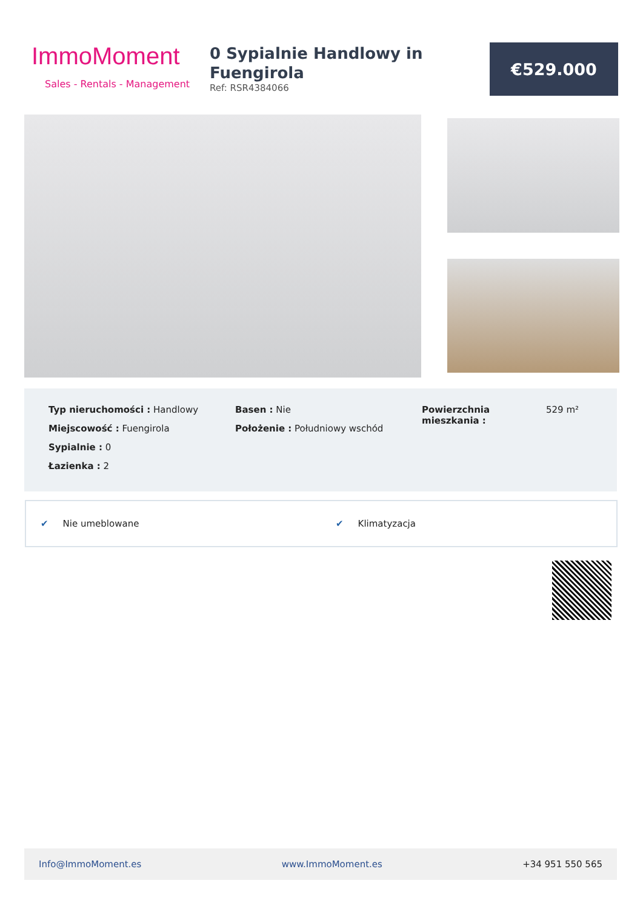ImmoMoment
Sales - Rentals - Management
0 Sypialnie Handlowy in Fuengirola
Ref: RSR4384066
€529.000
Typ nieruchomości : Handlowy
Miejscowość : Fuengirola
Sypialnie : 0
Łazienka : 2
Basen : Nie
Położenie : Południowy wschód
Powierzchnia mieszkania :
529 m²
✔ Nie umeblowane ✔ Klimatyzacja
Info@ImmoMoment.es www.ImmoMoment.es +34 951 550 565